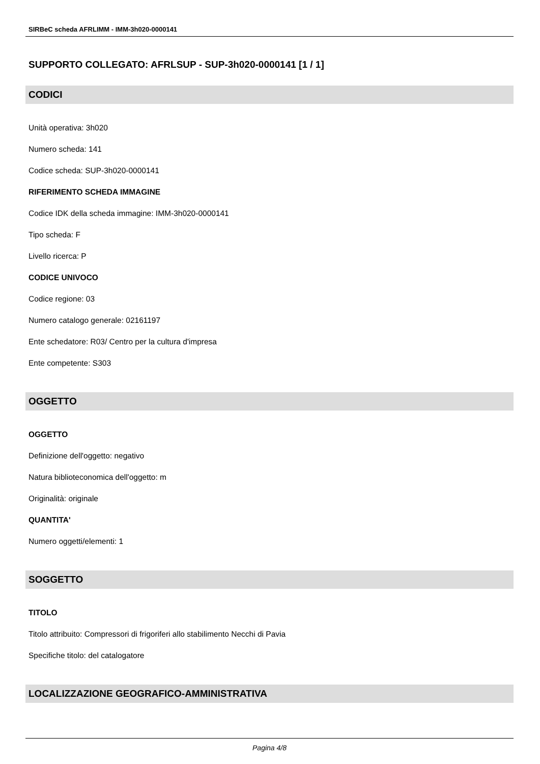SIRBeC scheda AFRLIMM - IMM-3h020-0000141
SUPPORTO COLLEGATO: AFRLSUP - SUP-3h020-0000141 [1 / 1]
CODICI
Unità operativa: 3h020
Numero scheda: 141
Codice scheda: SUP-3h020-0000141
RIFERIMENTO SCHEDA IMMAGINE
Codice IDK della scheda immagine: IMM-3h020-0000141
Tipo scheda: F
Livello ricerca: P
CODICE UNIVOCO
Codice regione: 03
Numero catalogo generale: 02161197
Ente schedatore: R03/ Centro per la cultura d'impresa
Ente competente: S303
OGGETTO
OGGETTO
Definizione dell'oggetto: negativo
Natura biblioteconomica dell'oggetto: m
Originalità: originale
QUANTITA'
Numero oggetti/elementi: 1
SOGGETTO
TITOLO
Titolo attribuito: Compressori di frigoriferi allo stabilimento Necchi di Pavia
Specifiche titolo: del catalogatore
LOCALIZZAZIONE GEOGRAFICO-AMMINISTRATIVA
Pagina 4/8